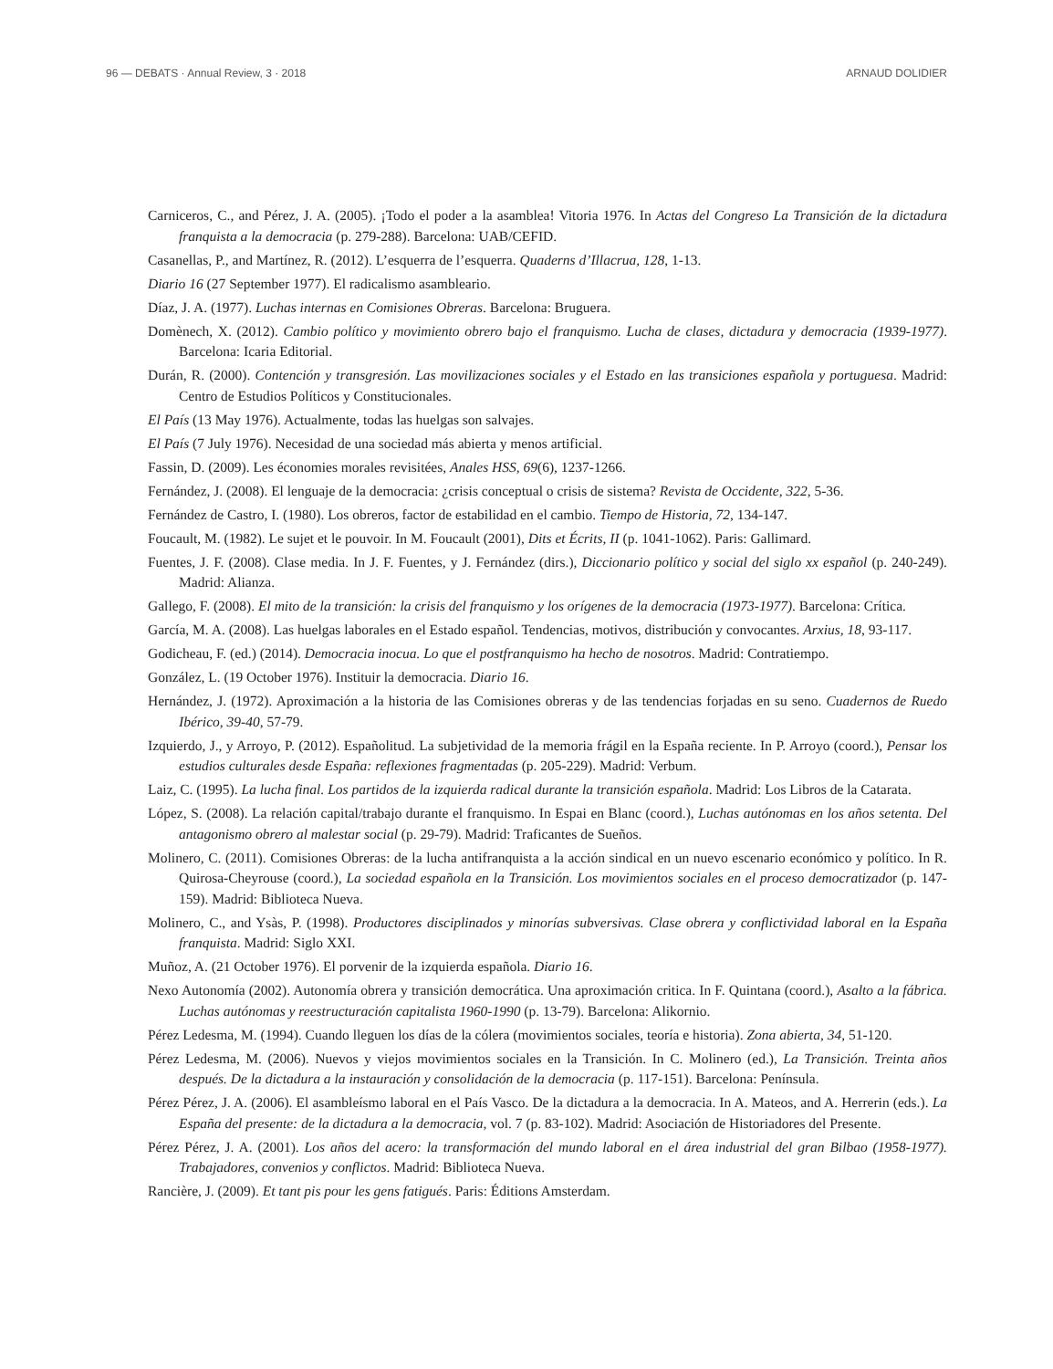96 — DEBATS · Annual Review, 3 · 2018 ARNAUD DOLIDIER
Carniceros, C., and Pérez, J. A. (2005). ¡Todo el poder a la asamblea! Vitoria 1976. In Actas del Congreso La Transición de la dictadura franquista a la democracia (p. 279-288). Barcelona: UAB/CEFID.
Casanellas, P., and Martínez, R. (2012). L’esquerra de l’esquerra. Quaderns d’Illacrua, 128, 1-13.
Diario 16 (27 September 1977). El radicalismo asambleario.
Díaz, J. A. (1977). Luchas internas en Comisiones Obreras. Barcelona: Bruguera.
Domènech, X. (2012). Cambio político y movimiento obrero bajo el franquismo. Lucha de clases, dictadura y democracia (1939-1977). Barcelona: Icaria Editorial.
Durán, R. (2000). Contención y transgresión. Las movilizaciones sociales y el Estado en las transiciones española y portuguesa. Madrid: Centro de Estudios Políticos y Constitucionales.
El País (13 May 1976). Actualmente, todas las huelgas son salvajes.
El País (7 July 1976). Necesidad de una sociedad más abierta y menos artificial.
Fassin, D. (2009). Les économies morales revisitées, Anales HSS, 69(6), 1237-1266.
Fernández, J. (2008). El lenguaje de la democracia: ¿crisis conceptual o crisis de sistema? Revista de Occidente, 322, 5-36.
Fernández de Castro, I. (1980). Los obreros, factor de estabilidad en el cambio. Tiempo de Historia, 72, 134-147.
Foucault, M. (1982). Le sujet et le pouvoir. In M. Foucault (2001), Dits et Écrits, II (p. 1041-1062). Paris: Gallimard.
Fuentes, J. F. (2008). Clase media. In J. F. Fuentes, y J. Fernández (dirs.), Diccionario político y social del siglo xx español (p. 240-249). Madrid: Alianza.
Gallego, F. (2008). El mito de la transición: la crisis del franquismo y los orígenes de la democracia (1973-1977). Barcelona: Crítica.
García, M. A. (2008). Las huelgas laborales en el Estado español. Tendencias, motivos, distribución y convocantes. Arxius, 18, 93-117.
Godicheau, F. (ed.) (2014). Democracia inocua. Lo que el postfranquismo ha hecho de nosotros. Madrid: Contratiempo.
González, L. (19 October 1976). Instituir la democracia. Diario 16.
Hernández, J. (1972). Aproximación a la historia de las Comisiones obreras y de las tendencias forjadas en su seno. Cuadernos de Ruedo Ibérico, 39-40, 57-79.
Izquierdo, J., y Arroyo, P. (2012). Españolitud. La subjetividad de la memoria frágil en la España reciente. In P. Arroyo (coord.), Pensar los estudios culturales desde España: reflexiones fragmentadas (p. 205-229). Madrid: Verbum.
Laiz, C. (1995). La lucha final. Los partidos de la izquierda radical durante la transición española. Madrid: Los Libros de la Catarata.
López, S. (2008). La relación capital/trabajo durante el franquismo. In Espai en Blanc (coord.), Luchas autónomas en los años setenta. Del antagonismo obrero al malestar social (p. 29-79). Madrid: Traficantes de Sueños.
Molinero, C. (2011). Comisiones Obreras: de la lucha antifranquista a la acción sindical en un nuevo escenario económico y político. In R. Quirosa-Cheyrouse (coord.), La sociedad española en la Transición. Los movimientos sociales en el proceso democratizador (p. 147-159). Madrid: Biblioteca Nueva.
Molinero, C., and Ysàs, P. (1998). Productores disciplinados y minorías subversivas. Clase obrera y conflictividad laboral en la España franquista. Madrid: Siglo XXI.
Muñoz, A. (21 October 1976). El porvenir de la izquierda española. Diario 16.
Nexo Autonomía (2002). Autonomía obrera y transición democrática. Una aproximación critica. In F. Quintana (coord.), Asalto a la fábrica. Luchas autónomas y reestructuración capitalista 1960-1990 (p. 13-79). Barcelona: Alikornio.
Pérez Ledesma, M. (1994). Cuando lleguen los días de la cólera (movimientos sociales, teoría e historia). Zona abierta, 34, 51-120.
Pérez Ledesma, M. (2006). Nuevos y viejos movimientos sociales en la Transición. In C. Molinero (ed.), La Transición. Treinta años después. De la dictadura a la instauración y consolidación de la democracia (p. 117-151). Barcelona: Península.
Pérez Pérez, J. A. (2006). El asambleísmo laboral en el País Vasco. De la dictadura a la democracia. In A. Mateos, and A. Herrerin (eds.). La España del presente: de la dictadura a la democracia, vol. 7 (p. 83-102). Madrid: Asociación de Historiadores del Presente.
Pérez Pérez, J. A. (2001). Los años del acero: la transformación del mundo laboral en el área industrial del gran Bilbao (1958-1977). Trabajadores, convenios y conflictos. Madrid: Biblioteca Nueva.
Rancière, J. (2009). Et tant pis pour les gens fatigués. Paris: Éditions Amsterdam.